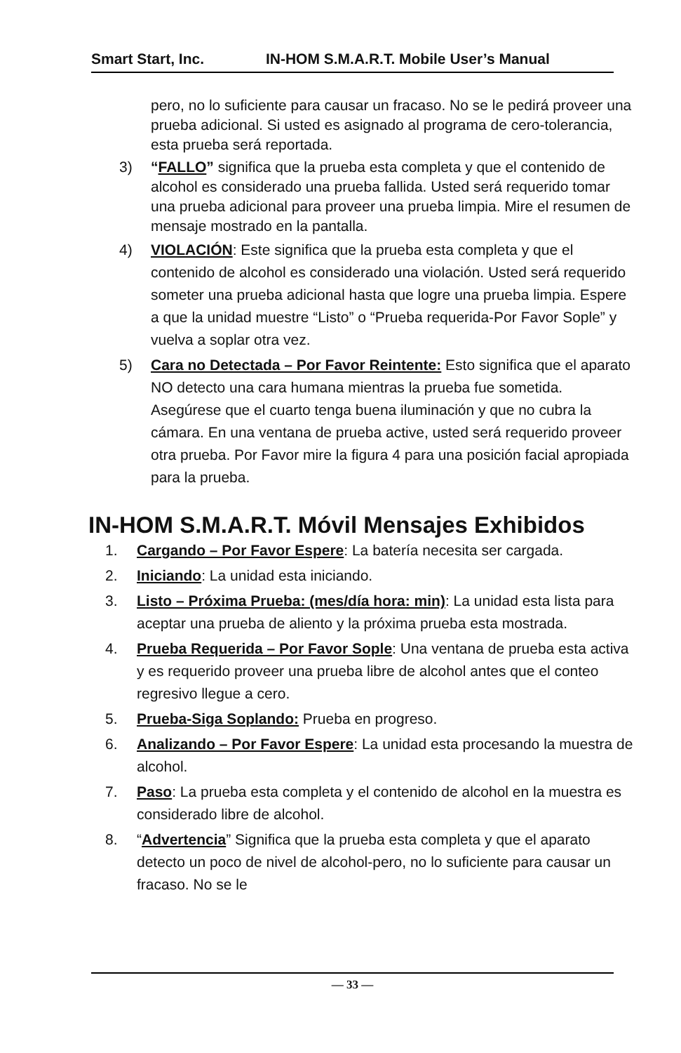Smart Start, Inc. IN-HOM S.M.A.R.T. Mobile User’s Manual
pero, no lo suficiente para causar un fracaso. No se le pedirá proveer una prueba adicional. Si usted es asignado al programa de cero-tolerancia, esta prueba será reportada.
3) “FALLO” significa que la prueba esta completa y que el contenido de alcohol es considerado una prueba fallida. Usted será requerido tomar una prueba adicional para proveer una prueba limpia. Mire el resumen de mensaje mostrado en la pantalla.
4) VIOLACIÓN: Este significa que la prueba esta completa y que el contenido de alcohol es considerado una violación. Usted será requerido someter una prueba adicional hasta que logre una prueba limpia. Espere a que la unidad muestre “Listo” o “Prueba requerida-Por Favor Sople” y vuelva a soplar otra vez.
5) Cara no Detectada – Por Favor Reintente: Esto significa que el aparato NO detecto una cara humana mientras la prueba fue sometida. Asegúrese que el cuarto tenga buena iluminación y que no cubra la cámara. En una ventana de prueba active, usted será requerido proveer otra prueba. Por Favor mire la figura 4 para una posición facial apropiada para la prueba.
IN-HOM S.M.A.R.T. Móvil Mensajes Exhibidos
1. Cargando – Por Favor Espere: La batería necesita ser cargada.
2. Iniciando: La unidad esta iniciando.
3. Listo – Próxima Prueba: (mes/día hora: min): La unidad esta lista para aceptar una prueba de aliento y la próxima prueba esta mostrada.
4. Prueba Requerida – Por Favor Sople: Una ventana de prueba esta activa y es requerido proveer una prueba libre de alcohol antes que el conteo regresivo llegue a cero.
5. Prueba-Siga Soplando: Prueba en progreso.
6. Analizando – Por Favor Espere: La unidad esta procesando la muestra de alcohol.
7. Paso: La prueba esta completa y el contenido de alcohol en la muestra es considerado libre de alcohol.
8. “Advertencia” Significa que la prueba esta completa y que el aparato detecto un poco de nivel de alcohol-pero, no lo suficiente para causar un fracaso. No se le
— 33 —